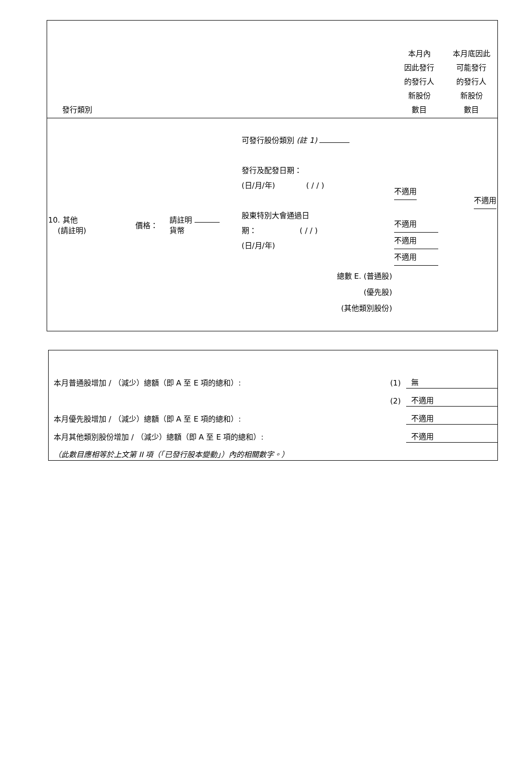| 發行類別 | | | | 本月內 因此發行 的發行人 新股份 數目 | 本月底因此 可能發行 的發行人 新股份 數目 |
| --- | --- | --- | --- | --- | --- |
| 10. 其他 (請註明) | 價格： | 請註明 貨幣 | 可發行股份類別 (註 1) 發行及配發日期： (日/月/年) ( / / ) 股東特別大會通過日 期： ( / / ) (日/月/年) 總數 E. (普通股) (優先股) (其他類別股份) | 不適用 不適用 不適用 不適用 | 不適用 |
| 本月普通股增加 / （減少）總額（即 A 至 E 項的總和）: | (1) | 無 |
| | (2) | 不適用 |
| 本月優先股增加 / （減少）總額（即 A 至 E 項的總和）: | | 不適用 |
| 本月其他類別股份增加 / （減少）總額（即 A 至 E 項的總和）: | | 不適用 |
| （此數目應相等於上文第 II 項（「已發行股本變動」）內的相關數字。） | | |